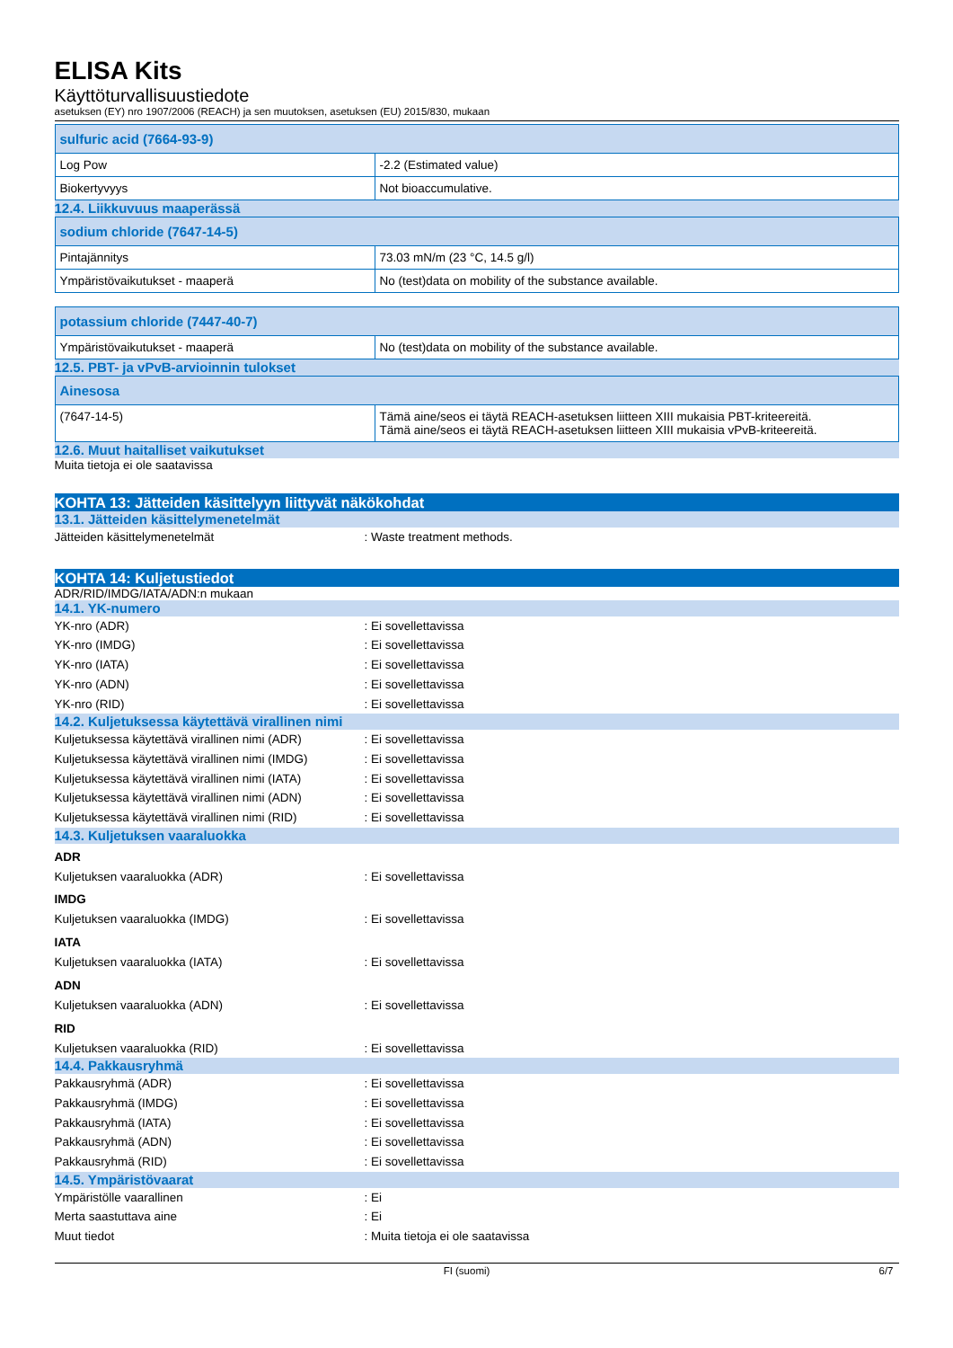ELISA Kits
Käyttöturvallisuustiedote
asetuksen (EY) nro 1907/2006 (REACH) ja sen muutoksen, asetuksen (EU) 2015/830, mukaan
| sulfuric acid (7664-93-9) | |
| --- | --- |
| Log Pow | -2.2 (Estimated value) |
| Biokertyvyys | Not bioaccumulative. |
12.4. Liikkuvuus maaperässä
| sodium chloride (7647-14-5) | |
| --- | --- |
| Pintajännitys | 73.03 mN/m (23 °C, 14.5 g/l) |
| Ympäristövaikutukset - maaperä | No (test)data on mobility of the substance available. |
| potassium chloride (7447-40-7) | |
| --- | --- |
| Ympäristövaikutukset - maaperä | No (test)data on mobility of the substance available. |
12.5. PBT- ja vPvB-arvioinnin tulokset
| Ainesosa | |
| --- | --- |
| (7647-14-5) | Tämä aine/seos ei täytä REACH-asetuksen liitteen XIII mukaisia PBT-kriteereitä. Tämä aine/seos ei täytä REACH-asetuksen liitteen XIII mukaisia vPvB-kriteereitä. |
12.6. Muut haitalliset vaikutukset
Muita tietoja ei ole saatavissa
KOHTA 13: Jätteiden käsittelyyn liittyvät näkökohdat
13.1. Jätteiden käsittelymenetelmät
Jätteiden käsittelymenetelmät: Waste treatment methods.
KOHTA 14: Kuljetustiedot
ADR/RID/IMDG/IATA/ADN:n mukaan
14.1. YK-numero
YK-nro (ADR): Ei sovellettavissa
YK-nro (IMDG): Ei sovellettavissa
YK-nro (IATA): Ei sovellettavissa
YK-nro (ADN): Ei sovellettavissa
YK-nro (RID): Ei sovellettavissa
14.2. Kuljetuksessa käytettävä virallinen nimi
Kuljetuksessa käytettävä virallinen nimi (ADR): Ei sovellettavissa
Kuljetuksessa käytettävä virallinen nimi (IMDG): Ei sovellettavissa
Kuljetuksessa käytettävä virallinen nimi (IATA): Ei sovellettavissa
Kuljetuksessa käytettävä virallinen nimi (ADN): Ei sovellettavissa
Kuljetuksessa käytettävä virallinen nimi (RID): Ei sovellettavissa
14.3. Kuljetuksen vaaraluokka
ADR
Kuljetuksen vaaraluokka (ADR): Ei sovellettavissa
IMDG
Kuljetuksen vaaraluokka (IMDG): Ei sovellettavissa
IATA
Kuljetuksen vaaraluokka (IATA): Ei sovellettavissa
ADN
Kuljetuksen vaaraluokka (ADN): Ei sovellettavissa
RID
Kuljetuksen vaaraluokka (RID): Ei sovellettavissa
14.4. Pakkausryhmä
Pakkausryhmä (ADR): Ei sovellettavissa
Pakkausryhmä (IMDG): Ei sovellettavissa
Pakkausryhmä (IATA): Ei sovellettavissa
Pakkausryhmä (ADN): Ei sovellettavissa
Pakkausryhmä (RID): Ei sovellettavissa
14.5. Ympäristövaarat
Ympäristölle vaarallinen: Ei
Merta saastuttava aine: Ei
Muut tiedot: Muita tietoja ei ole saatavissa
FI (suomi) 6/7